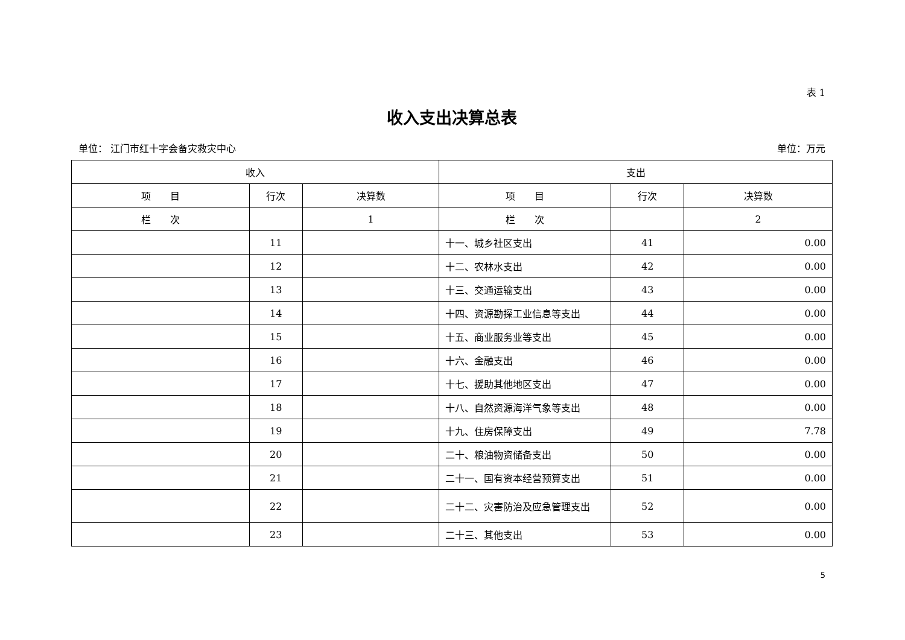表 1
收入支出决算总表
单位： 江门市红十字会备灾救灾中心 单位：万元
| 收入 | | | 支出 | | |
| --- | --- | --- | --- | --- | --- |
| 项 目 | 行次 | 决算数 | 项 目 | 行次 | 决算数 |
| 栏 次 | | 1 | 栏 次 | | 2 |
| | 11 | | 十一、城乡社区支出 | 41 | 0.00 |
| | 12 | | 十二、农林水支出 | 42 | 0.00 |
| | 13 | | 十三、交通运输支出 | 43 | 0.00 |
| | 14 | | 十四、资源勘探工业信息等支出 | 44 | 0.00 |
| | 15 | | 十五、商业服务业等支出 | 45 | 0.00 |
| | 16 | | 十六、金融支出 | 46 | 0.00 |
| | 17 | | 十七、援助其他地区支出 | 47 | 0.00 |
| | 18 | | 十八、自然资源海洋气象等支出 | 48 | 0.00 |
| | 19 | | 十九、住房保障支出 | 49 | 7.78 |
| | 20 | | 二十、粮油物资储备支出 | 50 | 0.00 |
| | 21 | | 二十一、国有资本经营预算支出 | 51 | 0.00 |
| | 22 | | 二十二、灾害防治及应急管理支出 | 52 | 0.00 |
| | 23 | | 二十三、其他支出 | 53 | 0.00 |
5